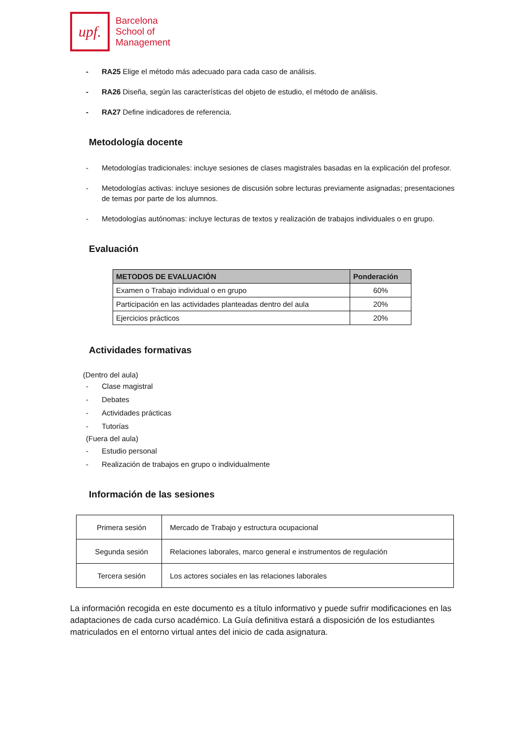upf.
Barcelona
School of
Management
- RA25 Elige el método más adecuado para cada caso de análisis.
- RA26 Diseña, según las características del objeto de estudio, el método de análisis.
- RA27 Define indicadores de referencia.
Metodología docente
- Metodologías tradicionales: incluye sesiones de clases magistrales basadas en la explicación del profesor.
- Metodologías activas: incluye sesiones de discusión sobre lecturas previamente asignadas; presentaciones de temas por parte de los alumnos.
- Metodologías autónomas: incluye lecturas de textos y realización de trabajos individuales o en grupo.
Evaluación
| METODOS DE EVALUACIÓN | Ponderación |
| --- | --- |
| Examen o Trabajo individual o en grupo | 60% |
| Participación en las actividades planteadas dentro del aula | 20% |
| Ejercicios prácticos | 20% |
Actividades formativas
(Dentro del aula)
- Clase magistral
- Debates
- Actividades prácticas
- Tutorías
(Fuera del aula)
- Estudio personal
- Realización de trabajos en grupo o individualmente
Información de las sesiones
| Primera sesión | Mercado de Trabajo y estructura ocupacional |
| Segunda sesión | Relaciones laborales, marco general e instrumentos de regulación |
| Tercera sesión | Los actores sociales en las relaciones laborales |
La información recogida en este documento es a título informativo y puede sufrir modificaciones en las adaptaciones de cada curso académico. La Guía definitiva estará a disposición de los estudiantes matriculados en el entorno virtual antes del inicio de cada asignatura.